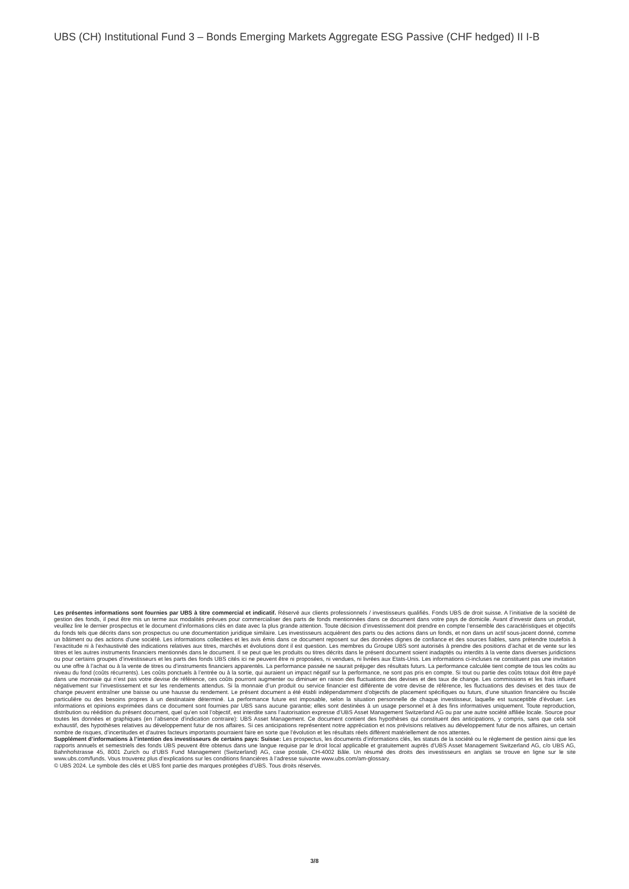UBS (CH) Institutional Fund 3 – Bonds Emerging Markets Aggregate ESG Passive (CHF hedged) II I-B
Les présentes informations sont fournies par UBS à titre commercial et indicatif. Réservé aux clients professionnels / investisseurs qualifiés. Fonds UBS de droit suisse. A l’initiative de la société de gestion des fonds, il peut être mis un terme aux modalités prévues pour commercialiser des parts de fonds mentionnées dans ce document dans votre pays de domicile. Avant d’investir dans un produit, veuillez lire le dernier prospectus et le document d’informations clés en date avec la plus grande attention. Toute décision d’investissement doit prendre en compte l’ensemble des caractéristiques et objectifs du fonds tels que décrits dans son prospectus ou une documentation juridique similaire. Les investisseurs acquièrent des parts ou des actions dans un fonds, et non dans un actif sous-jacent donné, comme un bâtiment ou des actions d’une société. Les informations collectées et les avis émis dans ce document reposent sur des données dignes de confiance et des sources fiables, sans prétendre toutefois à l’exactitude ni à l’exhaustivité des indications relatives aux titres, marchés et évolutions dont il est question. Les membres du Groupe UBS sont autorisés à prendre des positions d’achat et de vente sur les titres et les autres instruments financiers mentionnés dans le document. Il se peut que les produits ou titres décrits dans le présent document soient inadaptés ou interdits à la vente dans diverses juridictions ou pour certains groupes d’investisseurs et les parts des fonds UBS cités ici ne peuvent être ni proposées, ni vendues, ni livrées aux Etats-Unis. Les informations ci-incluses ne constituent pas une invitation ou une offre à l’achat ou à la vente de titres ou d’instruments financiers apparentés. La performance passée ne saurait préjuger des résultats futurs. La performance calculée tient compte de tous les coûts au niveau du fond (coûts récurrents). Les coûts ponctuels à l’entrée ou à la sortie, qui auraient un impact négatif sur la performance, ne sont pas pris en compte. Si tout ou partie des coûts totaux doit être payé dans une monnaie qui n’est pas votre devise de référence, ces coûts pourront augmenter ou diminuer en raison des fluctuations des devises et des taux de change. Les commissions et les frais influent négativement sur l’investissement et sur les rendements attendus. Si la monnaie d’un produit ou service financier est différente de votre devise de référence, les fluctuations des devises et des taux de change peuvent entraîner une baisse ou une hausse du rendement. Le présent document a été établi indépendamment d’objectifs de placement spécifiques ou futurs, d’une situation financière ou fiscale particulière ou des besoins propres à un destinataire déterminé. La performance future est imposable, selon la situation personnelle de chaque investisseur, laquelle est susceptible d’évoluer. Les informations et opinions exprimées dans ce document sont fournies par UBS sans aucune garantie; elles sont destinées à un usage personnel et à des fins informatives uniquement. Toute reproduction, distribution ou réédition du présent document, quel qu’en soit l’objectif, est interdite sans l’autorisation expresse d’UBS Asset Management Switzerland AG ou par une autre société affiliée locale. Source pour toutes les données et graphiques (en l’absence d’indication contraire): UBS Asset Management. Ce document contient des hypothèses qui constituent des anticipations, y compris, sans que cela soit exhaustif, des hypothèses relatives au développement futur de nos affaires. Si ces anticipations représentent notre appréciation et nos prévisions relatives au développement futur de nos affaires, un certain nombre de risques, d’incertitudes et d’autres facteurs importants pourraient faire en sorte que l’évolution et les résultats réels diffèrent matériellement de nos attentes.
Supplément d’informations à l’intention des investisseurs de certains pays: Suisse: Les prospectus, les documents d’informations clés, les statuts de la société ou le règlement de gestion ainsi que les rapports annuels et semestriels des fonds UBS peuvent être obtenus dans une langue requise par le droit local applicable et gratuitement auprès d’UBS Asset Management Switzerland AG, c/o UBS AG, Bahnhofstrasse 45, 8001 Zurich ou d’UBS Fund Management (Switzerland) AG, case postale, CH-4002 Bâle. Un résumé des droits des investisseurs en anglais se trouve en ligne sur le site www.ubs.com/funds. Vous trouverez plus d’explications sur les conditions financières à l’adresse suivante www.ubs.com/am-glossary.
© UBS 2024. Le symbole des clés et UBS font partie des marques protégées d’UBS. Tous droits réservés.
3/8